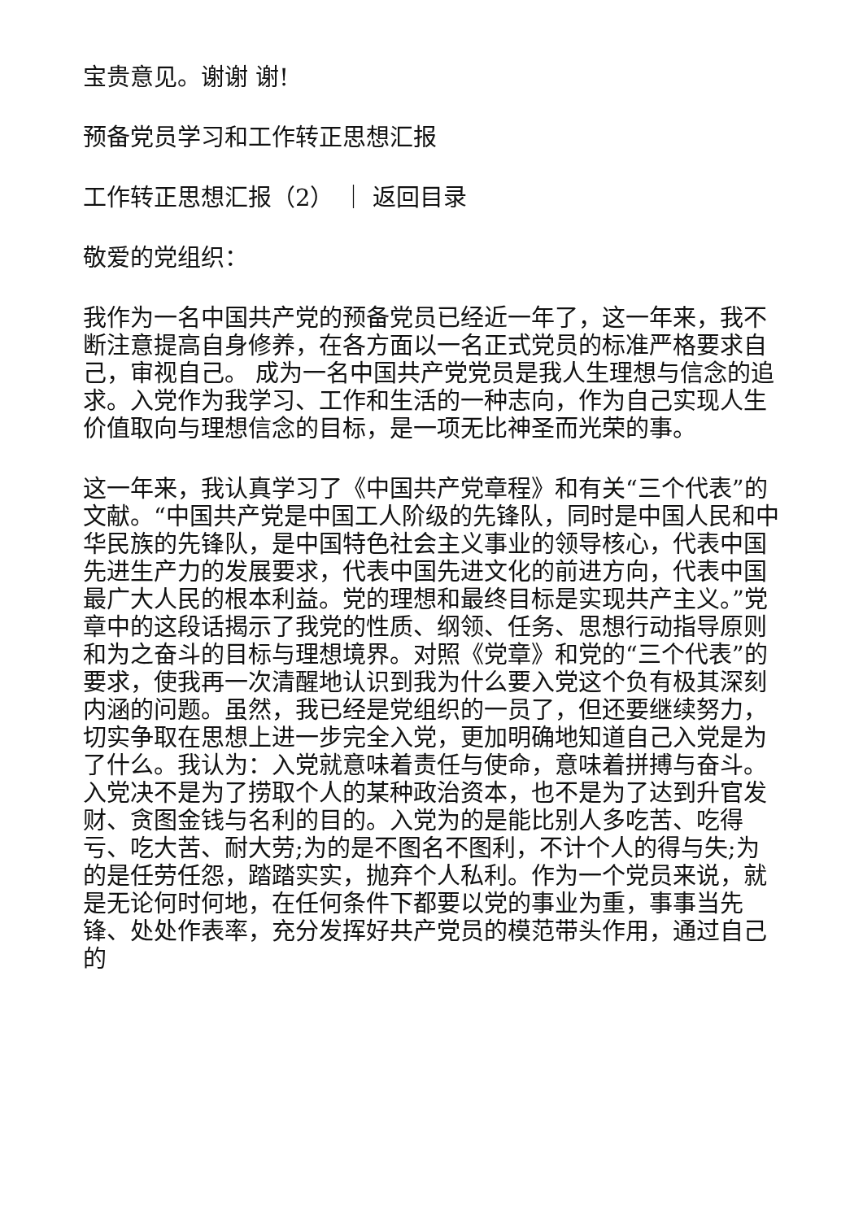宝贵意见。谢谢 谢!
预备党员学习和工作转正思想汇报
工作转正思想汇报（2） ｜ 返回目录
敬爱的党组织：
我作为一名中国共产党的预备党员已经近一年了，这一年来，我不断注意提高自身修养，在各方面以一名正式党员的标准严格要求自己，审视自己。 成为一名中国共产党党员是我人生理想与信念的追求。入党作为我学习、工作和生活的一种志向，作为自己实现人生价值取向与理想信念的目标，是一项无比神圣而光荣的事。
这一年来，我认真学习了《中国共产党章程》和有关“三个代表”的文献。“中国共产党是中国工人阶级的先锋队，同时是中国人民和中华民族的先锋队，是中国特色社会主义事业的领导核心，代表中国先进生产力的发展要求，代表中国先进文化的前进方向，代表中国最广大人民的根本利益。党的理想和最终目标是实现共产主义。”党章中的这段话揭示了我党的性质、纲领、任务、思想行动指导原则和为之奋斗的目标与理想境界。对照《党章》和党的“三个代表”的要求，使我再一次清醒地认识到我为什么要入党这个负有极其深刻内涵的问题。虽然，我已经是党组织的一员了，但还要继续努力，切实争取在思想上进一步完全入党，更加明确地知道自己入党是为了什么。我认为：入党就意味着责任与使命，意味着拼搏与奋斗。入党决不是为了捞取个人的某种政治资本，也不是为了达到升官发财、贪图金钱与名利的目的。入党为的是能比别人多吃苦、吃得亏、吃大苦、耐大劳;为的是不图名不图利，不计个人的得与失;为的是任劳任怨，踏踏实实，抛弃个人私利。作为一个党员来说，就是无论何时何地，在任何条件下都要以党的事业为重，事事当先锋、处处作表率，充分发挥好共产党员的模范带头作用，通过自己的